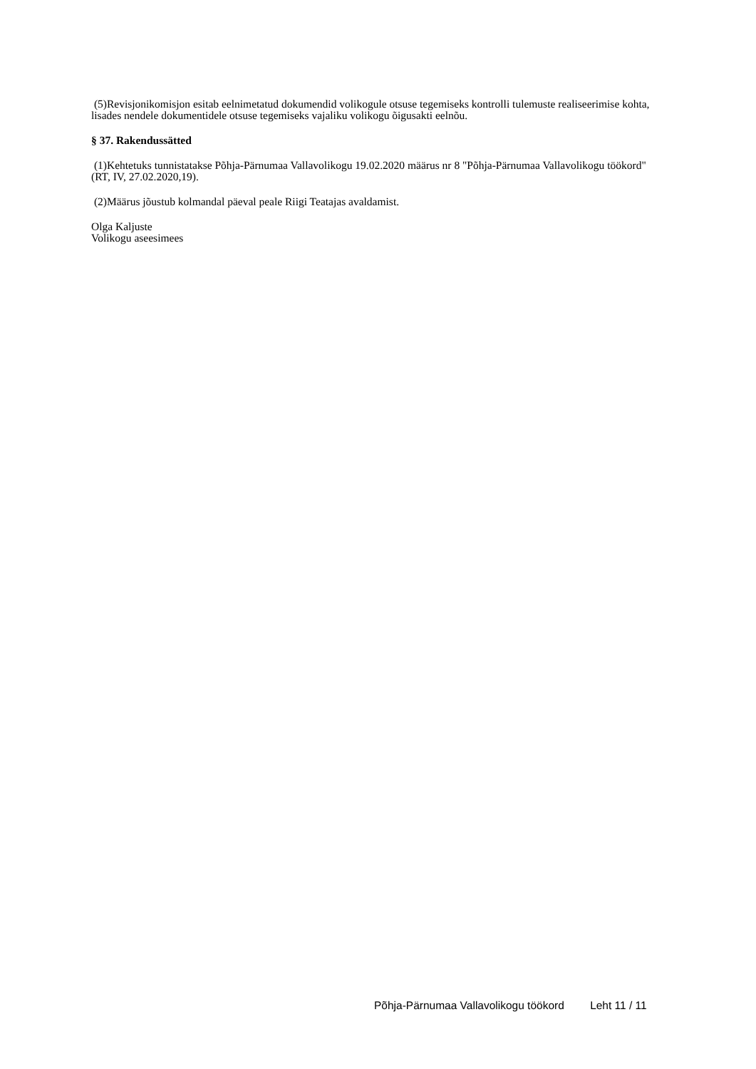(5)Revisjonikomisjon esitab eelnimetatud dokumendid volikogule otsuse tegemiseks kontrolli tulemuste realiseerimise kohta, lisades nendele dokumentidele otsuse tegemiseks vajaliku volikogu õigusakti eelnõu.
§ 37. Rakendussätted
(1)Kehtetuks tunnistatakse Põhja-Pärnumaa Vallavolikogu 19.02.2020 määrus nr 8 "Põhja-Pärnumaa Vallavolikogu töökord" (RT, IV, 27.02.2020,19).
(2)Määrus jõustub kolmandal päeval peale Riigi Teatajas avaldamist.
Olga Kaljuste
Volikogu aseesimees
Põhja-Pärnumaa Vallavolikogu töökord Leht 11 / 11